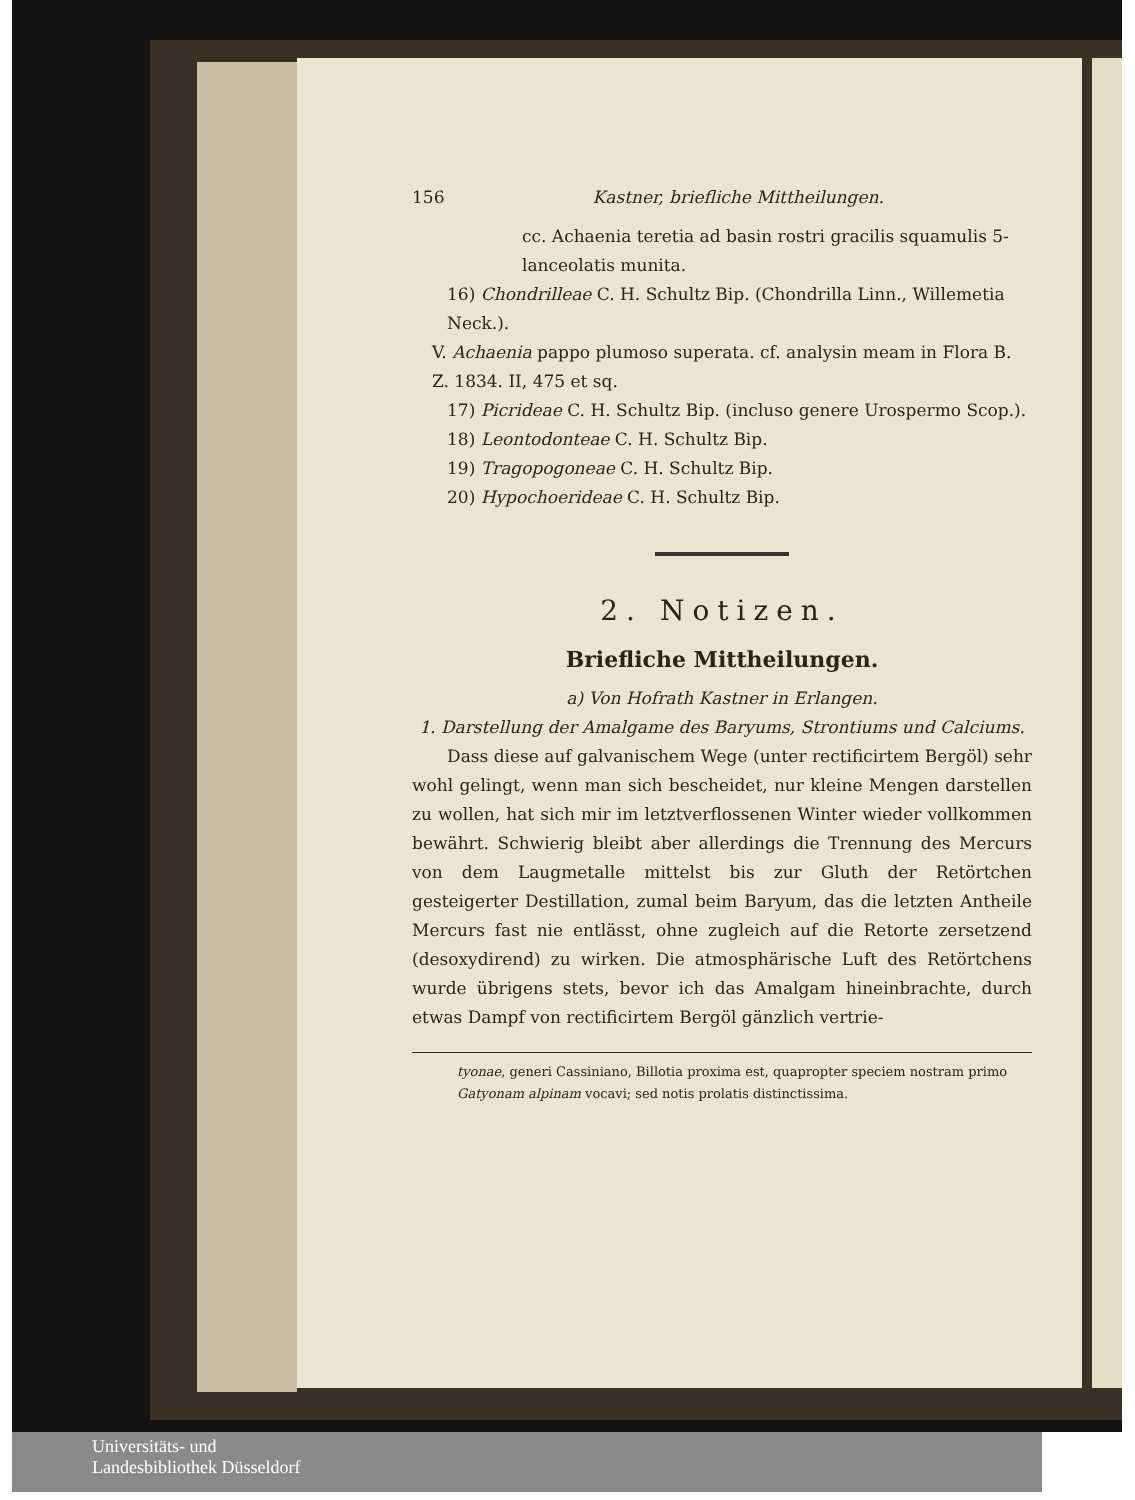156 Kastner, briefliche Mittheilungen.
cc. Achaenia teretia ad basin rostri gracilis squamulis 5-lanceolatis munita.
16) Chondrilleae C. H. Schultz Bip. (Chondrilla Linn., Willemetia Neck.).
V. Achaenia pappo plumoso superata. cf. analysin meam in Flora B. Z. 1834. II, 475 et sq.
17) Picrideae C. H. Schultz Bip. (incluso genere Urospermo Scop.).
18) Leontodonteae C. H. Schultz Bip.
19) Tragopogoneae C. H. Schultz Bip.
20) Hypochoerideae C. H. Schultz Bip.
2. Notizen.
Briefliche Mittheilungen.
a) Von Hofrath Kastner in Erlangen.
1. Darstellung der Amalgame des Baryums, Strontiums und Calciums.
Dass diese auf galvanischem Wege (unter rectificirtem Bergöl) sehr wohl gelingt, wenn man sich bescheidet, nur kleine Mengen darstellen zu wollen, hat sich mir im letztverflossenen Winter wieder vollkommen bewährt. Schwierig bleibt aber allerdings die Trennung des Mercurs von dem Laugmetalle mittelst bis zur Gluth der Retörtchen gesteigerter Destillation, zumal beim Baryum, das die letzten Antheile Mercurs fast nie entlässt, ohne zugleich auf die Retorte zersetzend (desoxydirend) zu wirken. Die atmosphärische Luft des Retörtchens wurde übrigens stets, bevor ich das Amalgam hineinbrachte, durch etwas Dampf von rectificirtem Bergöl gänzlich vertrie-
tyonae, generi Cassiniano, Billotia proxima est, quapropter speciem nostram primo Gatyonam alpinam vocavi; sed notis prolatis distinctissima.
Universitäts- und
Landesbibliothek Düsseldorf